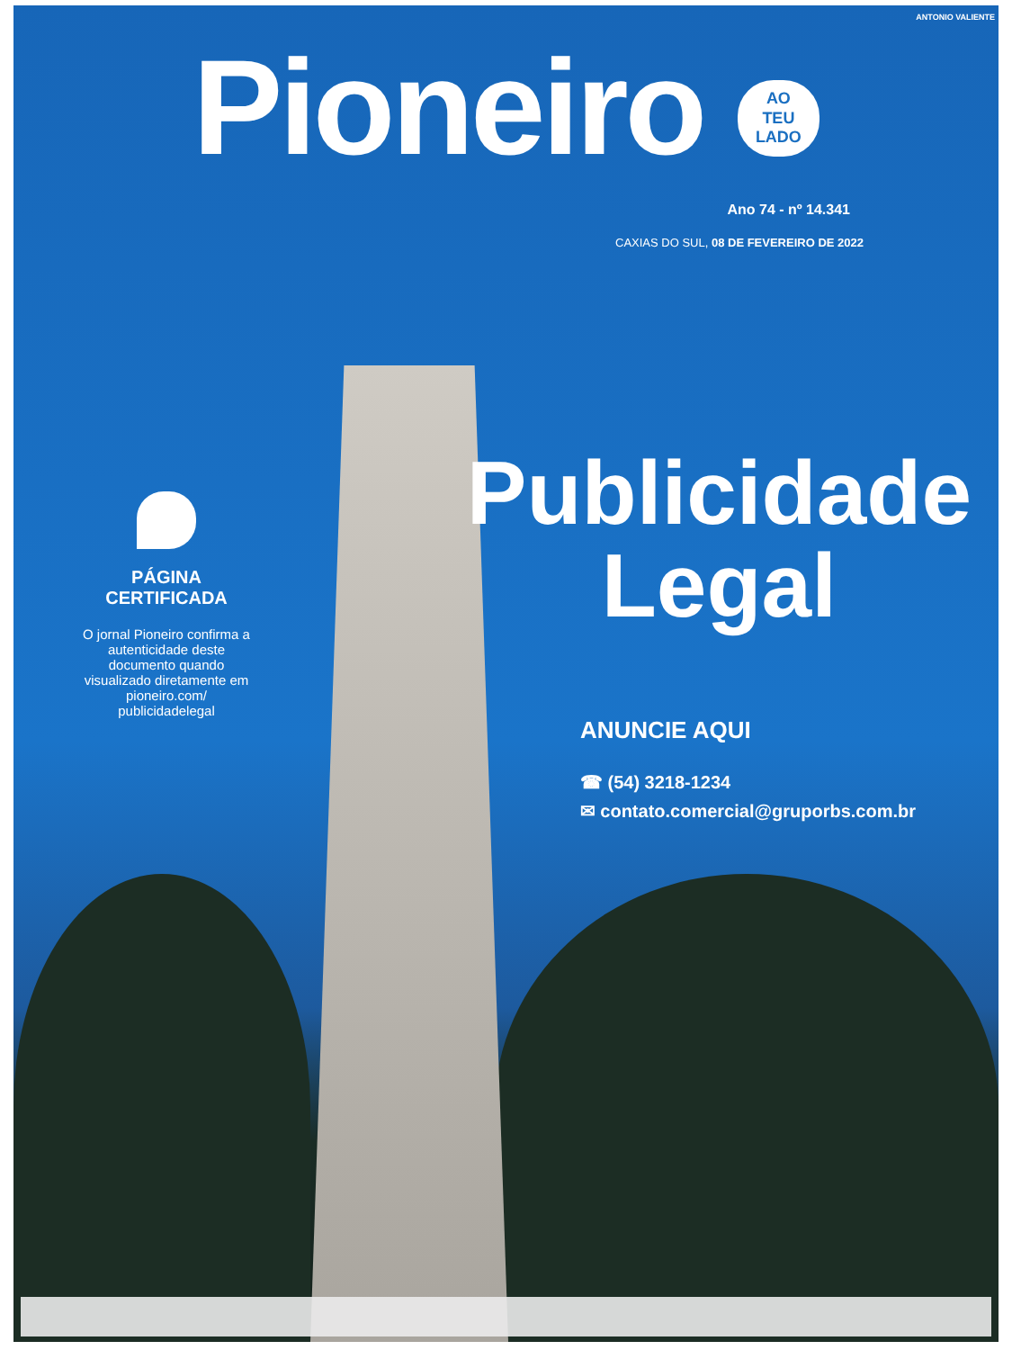ANTONIO VALIENTE
Pioneiro AO
TEU
LADO
Ano 74 - nº 14.341
CAXIAS DO SUL, 08 DE FEVEREIRO DE 2022
Publicidade
Legal
PÁGINA
CERTIFICADA
O jornal Pioneiro confirma a autenticidade deste documento quando visualizado diretamente em pioneiro.com/ publicidadelegal
ANUNCIE AQUI
☎ (54) 3218-1234
✉ contato.comercial@gruporbs.com.br